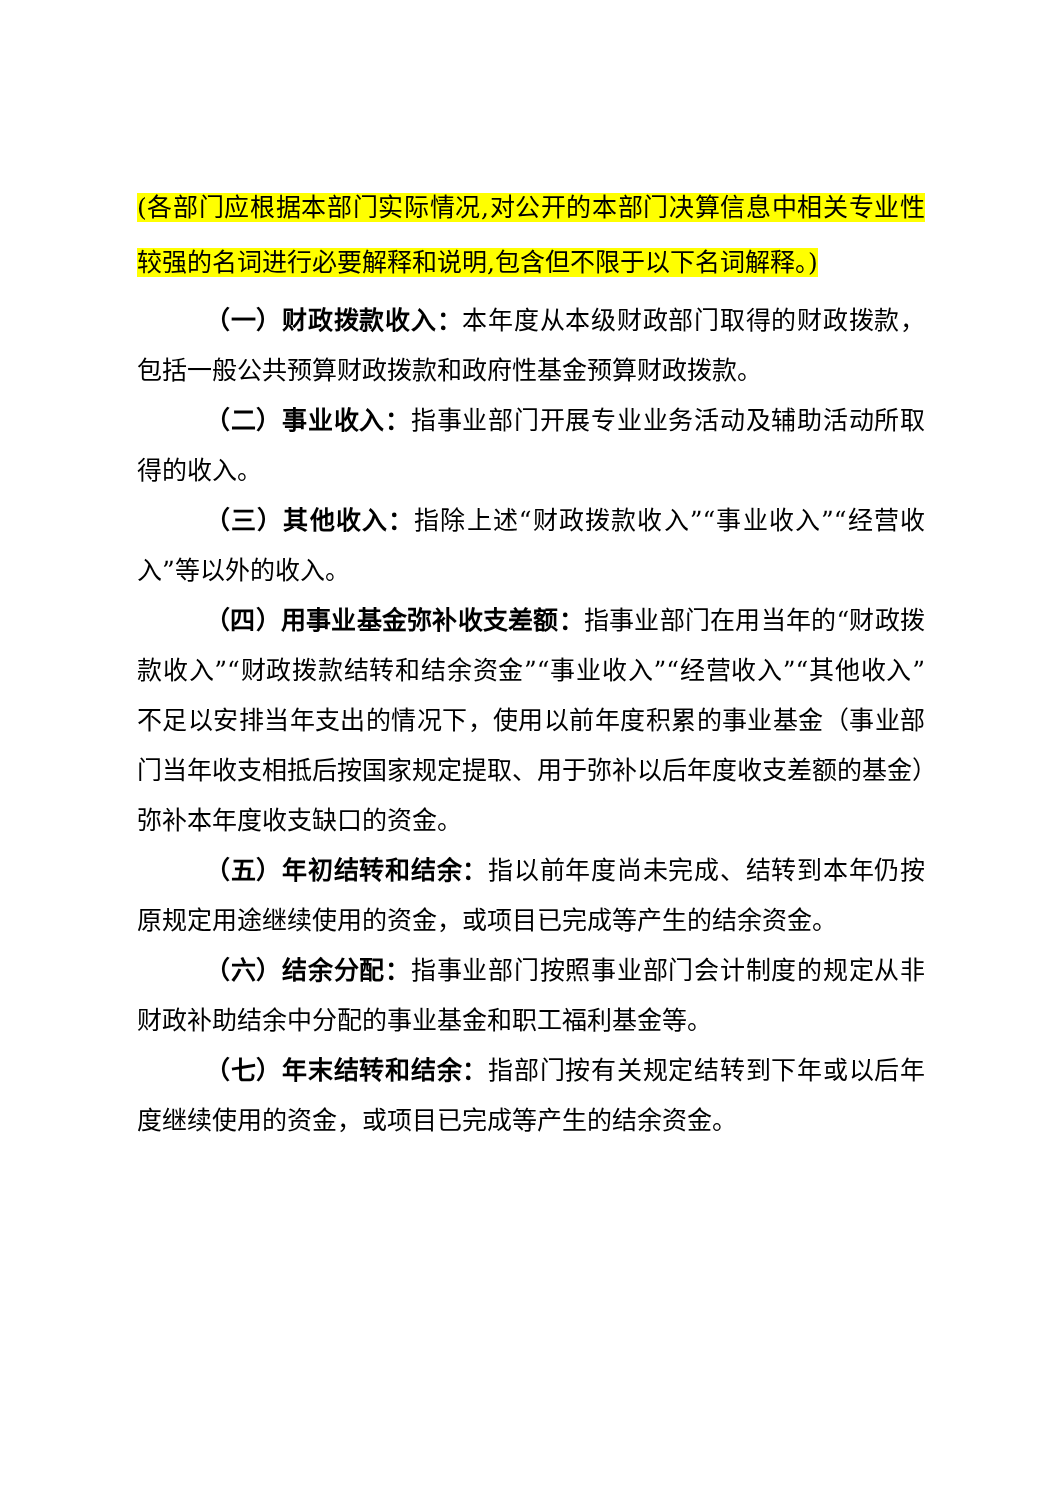(各部门应根据本部门实际情况,对公开的本部门决算信息中相关专业性较强的名词进行必要解释和说明,包含但不限于以下名词解释。)
（一）财政拨款收入：本年度从本级财政部门取得的财政拨款，包括一般公共预算财政拨款和政府性基金预算财政拨款。
（二）事业收入：指事业部门开展专业业务活动及辅助活动所取得的收入。
（三）其他收入：指除上述“财政拨款收入”“事业收入”“经营收入”等以外的收入。
（四）用事业基金弥补收支差额：指事业部门在用当年的“财政拨款收入”“财政拨款结转和结余资金”“事业收入”“经营收入”“其他收入”不足以安排当年支出的情况下，使用以前年度积累的事业基金（事业部门当年收支相抵后按国家规定提取、用于弥补以后年度收支差额的基金）弥补本年度收支缺口的资金。
（五）年初结转和结余：指以前年度尚未完成、结转到本年仍按原规定用途继续使用的资金，或项目已完成等产生的结余资金。
（六）结余分配：指事业部门按照事业部门会计制度的规定从非财政补助结余中分配的事业基金和职工福利基金等。
（七）年末结转和结余：指部门按有关规定结转到下年或以后年度继续使用的资金，或项目已完成等产生的结余资金。